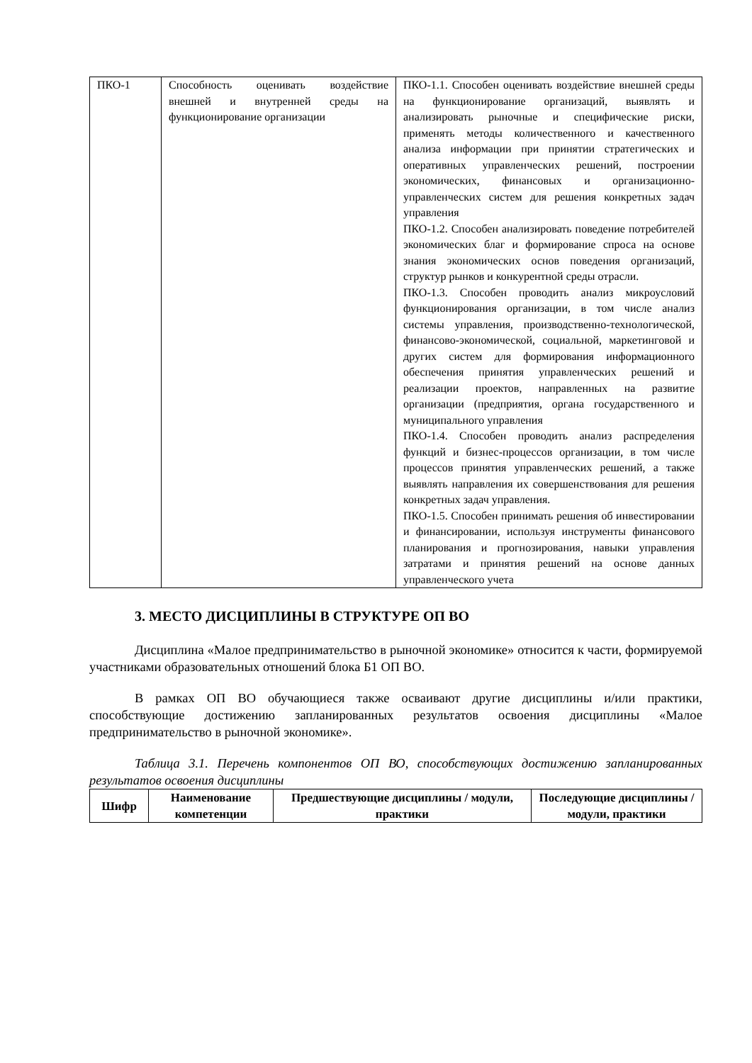| ПКО-1 | Способность оценивать воздействие внешней и внутренней среды на функционирование организации | ПКО-1.1. Способен оценивать воздействие внешней среды на функционирование организаций, выявлять и анализировать рыночные и специфические риски, применять методы количественного и качественного анализа информации при принятии стратегических и оперативных управленческих решений, построении экономических, финансовых и организационно-управленческих систем для решения конкретных задач управления ПКО-1.2. Способен анализировать поведение потребителей экономических благ и формирование спроса на основе знания экономических основ поведения организаций, структур рынков и конкурентной среды отрасли. ПКО-1.3. Способен проводить анализ микроусловий функционирования организации, в том числе анализ системы управления, производственно-технологической, финансово-экономической, социальной, маркетинговой и других систем для формирования информационного обеспечения принятия управленческих решений и реализации проектов, направленных на развитие организации (предприятия, органа государственного и муниципального управления ПКО-1.4. Способен проводить анализ распределения функций и бизнес-процессов организации, в том числе процессов принятия управленческих решений, а также выявлять направления их совершенствования для решения конкретных задач управления. ПКО-1.5. Способен принимать решения об инвестировании и финансировании, используя инструменты финансового планирования и прогнозирования, навыки управления затратами и принятия решений на основе данных управленческого учета |
3. МЕСТО ДИСЦИПЛИНЫ В СТРУКТУРЕ ОП ВО
Дисциплина «Малое предпринимательство в рыночной экономике» относится к части, формируемой участниками образовательных отношений блока Б1 ОП ВО.
В рамках ОП ВО обучающиеся также осваивают другие дисциплины и/или практики, способствующие достижению запланированных результатов освоения дисциплины «Малое предпринимательство в рыночной экономике».
Таблица 3.1. Перечень компонентов ОП ВО, способствующих достижению запланированных результатов освоения дисциплины
| Шифр | Наименование компетенции | Предшествующие дисциплины / модули, практики | Последующие дисциплины / модули, практики |
| --- | --- | --- | --- |